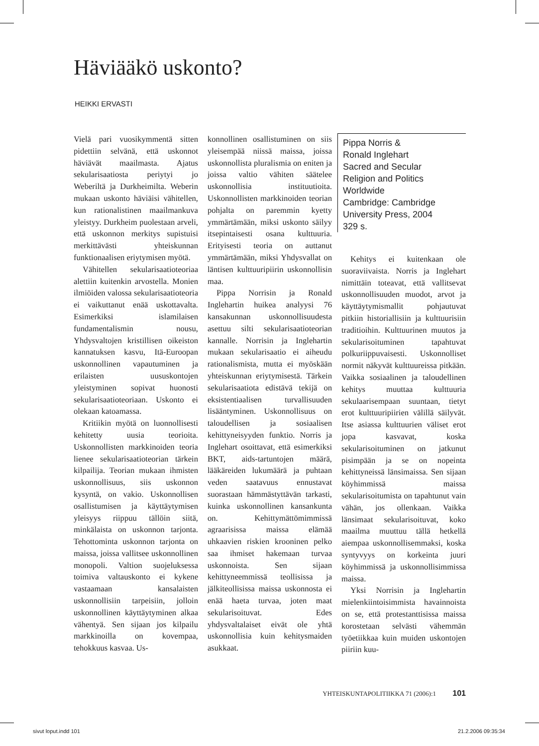Häviääkö uskonto?
HEIKKI ERVASTI
Vielä pari vuosikymmentä sitten pidettiin selvänä, että uskonnot häviävät maailmasta. Ajatus sekularisaatiosta periytyi jo Weberiltä ja Durkheimilta. Weberin mukaan uskonto häviäisi vähitellen, kun rationalistinen maailmankuva yleistyy. Durkheim puolestaan arveli, että uskonnon merkitys supistuisi merkittävästi yhteiskunnan funktionaalisen eriytymisen myötä.
Vähitellen sekularisaatioteoriaa alettiin kuitenkin arvostella. Monien ilmiöiden valossa sekularisaatioteoria ei vaikuttanut enää uskottavalta. Esimerkiksi islamilaisen fundamentalismin nousu, Yhdysvaltojen kristillisen oikeiston kannatuksen kasvu, Itä-Euroopan uskonnollinen vapautuminen ja erilaisten uususkontojen yleistyminen sopivat huonosti sekularisaatioteoriaan. Uskonto ei olekaan katoamassa.
Kritiikin myötä on luonnollisesti kehitetty uusia teorioita. Uskonnollisten markkinoiden teoria lienee sekularisaatioteorian tärkein kilpailija. Teorian mukaan ihmisten uskonnollisuus, siis uskonnon kysyntä, on vakio. Uskonnollisen osallistumisen ja käyttäytymisen yleisyys riippuu tällöin siitä, minkälaista on uskonnon tarjonta. Tehottominta uskonnon tarjonta on maissa, joissa vallitsee uskonnollinen monopoli. Valtion suojeluksessa toimiva valtauskonto ei kykene vastaamaan kansalaisten uskonnollisiin tarpeisiin, jolloin uskonnollinen käyttäytyminen alkaa vähentyä. Sen sijaan jos kilpailu markkinoilla on kovempaa, tehokkuus kasvaa. Us-
konnollinen osallistuminen on siis yleisempää niissä maissa, joissa uskonnollista pluralismia on eniten ja joissa valtio vähiten säätelee uskonnollisia instituutioita. Uskonnollisten markkinoiden teorian pohjalta on paremmin kyetty ymmärtämään, miksi uskonto säilyy itsepintaisesti osana kulttuuria. Erityisesti teoria on auttanut ymmärtämään, miksi Yhdysvallat on läntisen kulttuuripiirin uskonnollisin maa.
Pippa Norrisin ja Ronald Inglehartin huikea analyysi 76 kansakunnan uskonnollisuudesta asettuu silti sekularisaatioteorian kannalle. Norrisin ja Inglehartin mukaan sekularisaatio ei aiheudu rationalismista, mutta ei myöskään yhteiskunnan eriytymisestä. Tärkein sekularisaatiota edistävä tekijä on eksistentiaalisen turvallisuuden lisääntyminen. Uskonnollisuus on taloudellisen ja sosiaalisen kehittyneisyyden funktio. Norris ja Inglehart osoittavat, että esimerkiksi BKT, aids-tartuntojen määrä, lääkäreiden lukumäärä ja puhtaan veden saatavuus ennustavat suorastaan hämmästyttävän tarkasti, kuinka uskonnollinen kansankunta on. Kehittymättömimmissä agraarisissa maissa elämää uhkaavien riskien krooninen pelko saa ihmiset hakemaan turvaa uskonnoista. Sen sijaan kehittyneemmissä teollisissa ja jälkiteollisissa maissa uskonnosta ei enää haeta turvaa, joten maat sekularisoituvat. Edes yhdysvaltalaiset eivät ole yhtä uskonnollisia kuin kehitysmaiden asukkaat.
Pippa Norris &
Ronald Inglehart
Sacred and Secular
Religion and Politics
Worldwide
Cambridge: Cambridge
University Press, 2004
329 s.
Kehitys ei kuitenkaan ole suoraviivaista. Norris ja Inglehart nimittäin toteavat, että vallitsevat uskonnollisuuden muodot, arvot ja käyttäytymismallit pohjautuvat pitkiin historiallisiin ja kulttuurisiin traditioihin. Kulttuurinen muutos ja sekularisoituminen tapahtuvat polkuriippuvaisesti. Uskonnolliset normit näkyvät kulttuureissa pitkään. Vaikka sosiaalinen ja taloudellinen kehitys muuttaa kulttuuria sekulaarisempaan suuntaan, tietyt erot kulttuuripiirien välillä säilyvät. Itse asiassa kulttuurien väliset erot jopa kasvavat, koska sekularisoituminen on jatkunut pisimpään ja se on nopeinta kehittyneissä länsimaissa. Sen sijaan köyhimmissä maissa sekularisoitumista on tapahtunut vain vähän, jos ollenkaan. Vaikka länsimaat sekularisoituvat, koko maailma muuttuu tällä hetkellä aiempaa uskonnollisemmaksi, koska syntyvyys on korkeinta juuri köyhimmissä ja uskonnollisimmissa maissa.
Yksi Norrisin ja Inglehartin mielenkiintoisimmista havainnoista on se, että protestanttisissa maissa korostetaan selvästi vähemmän työetiikkaa kuin muiden uskontojen piiriin kuu-
YHTEISKUNTAPOLITIIKKA 71 (2006):1 101
sivut loput.indd 101 21.2.2006 09:35:34